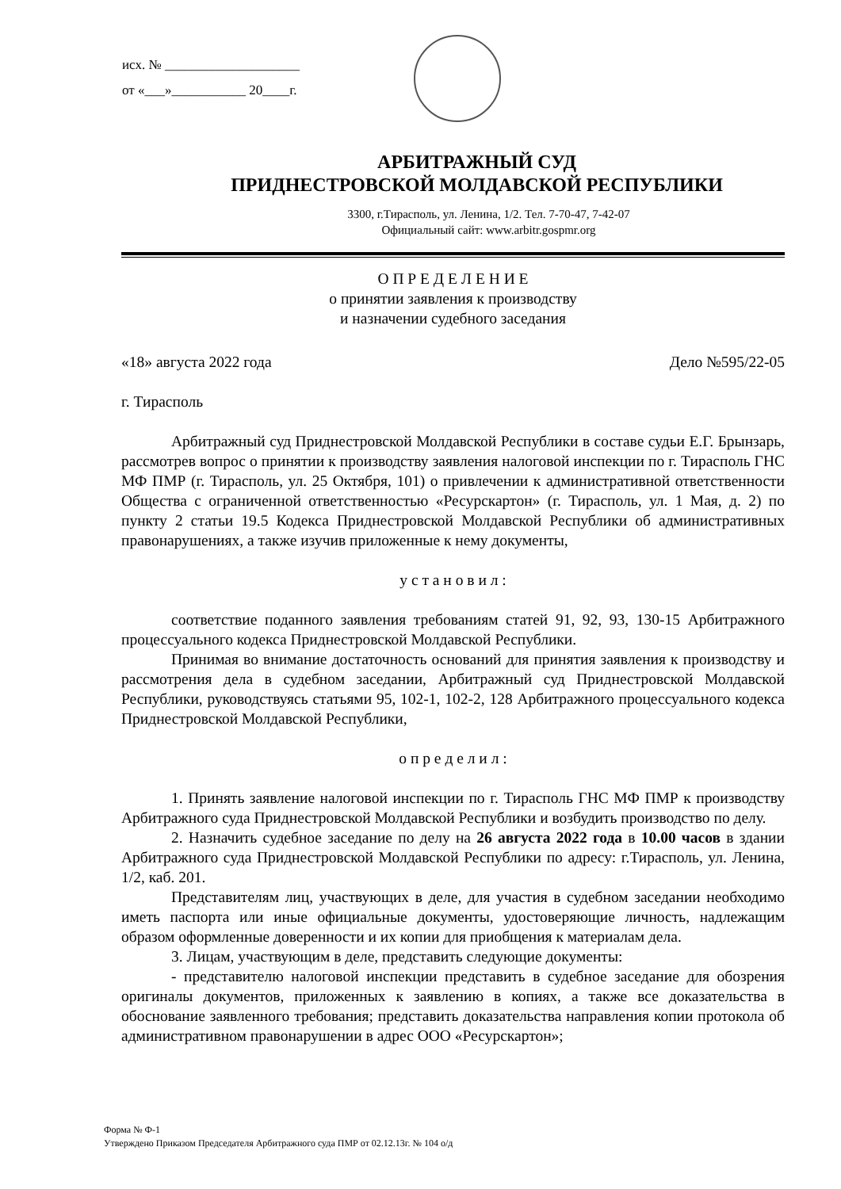исх. № ____________________
от «___»___________ 20____г.
АРБИТРАЖНЫЙ СУД
ПРИДНЕСТРОВСКОЙ МОЛДАВСКОЙ РЕСПУБЛИКИ
3300, г.Тирасполь, ул. Ленина, 1/2. Тел. 7-70-47, 7-42-07
Официальный сайт: www.arbitr.gospmr.org
О П Р Е Д Е Л Е Н И Е
о принятии заявления к производству
и назначении судебного заседания
«18» августа 2022 года Дело №595/22-05
г. Тирасполь
Арбитражный суд Приднестровской Молдавской Республики в составе судьи Е.Г. Брынзарь, рассмотрев вопрос о принятии к производству заявления налоговой инспекции по г. Тирасполь ГНС МФ ПМР (г. Тирасполь, ул. 25 Октября, 101) о привлечении к административной ответственности Общества с ограниченной ответственностью «Ресурскартон» (г. Тирасполь, ул. 1 Мая, д. 2) по пункту 2 статьи 19.5 Кодекса Приднестровской Молдавской Республики об административных правонарушениях, а также изучив приложенные к нему документы,
у с т а н о в и л :
соответствие поданного заявления требованиям статей 91, 92, 93, 130-15 Арбитражного процессуального кодекса Приднестровской Молдавской Республики.
Принимая во внимание достаточность оснований для принятия заявления к производству и рассмотрения дела в судебном заседании, Арбитражный суд Приднестровской Молдавской Республики, руководствуясь статьями 95, 102-1, 102-2, 128 Арбитражного процессуального кодекса Приднестровской Молдавской Республики,
о п р е д е л и л :
1. Принять заявление налоговой инспекции по г. Тирасполь ГНС МФ ПМР к производству Арбитражного суда Приднестровской Молдавской Республики и возбудить производство по делу.
2. Назначить судебное заседание по делу на 26 августа 2022 года в 10.00 часов в здании Арбитражного суда Приднестровской Молдавской Республики по адресу: г.Тирасполь, ул. Ленина, 1/2, каб. 201.
Представителям лиц, участвующих в деле, для участия в судебном заседании необходимо иметь паспорта или иные официальные документы, удостоверяющие личность, надлежащим образом оформленные доверенности и их копии для приобщения к материалам дела.
3. Лицам, участвующим в деле, представить следующие документы:
- представителю налоговой инспекции представить в судебное заседание для обозрения оригиналы документов, приложенных к заявлению в копиях, а также все доказательства в обоснование заявленного требования; представить доказательства направления копии протокола об административном правонарушении в адрес ООО «Ресурскартон»;
Форма № Ф-1
Утверждено Приказом Председателя Арбитражного суда ПМР от 02.12.13г. № 104 о/д